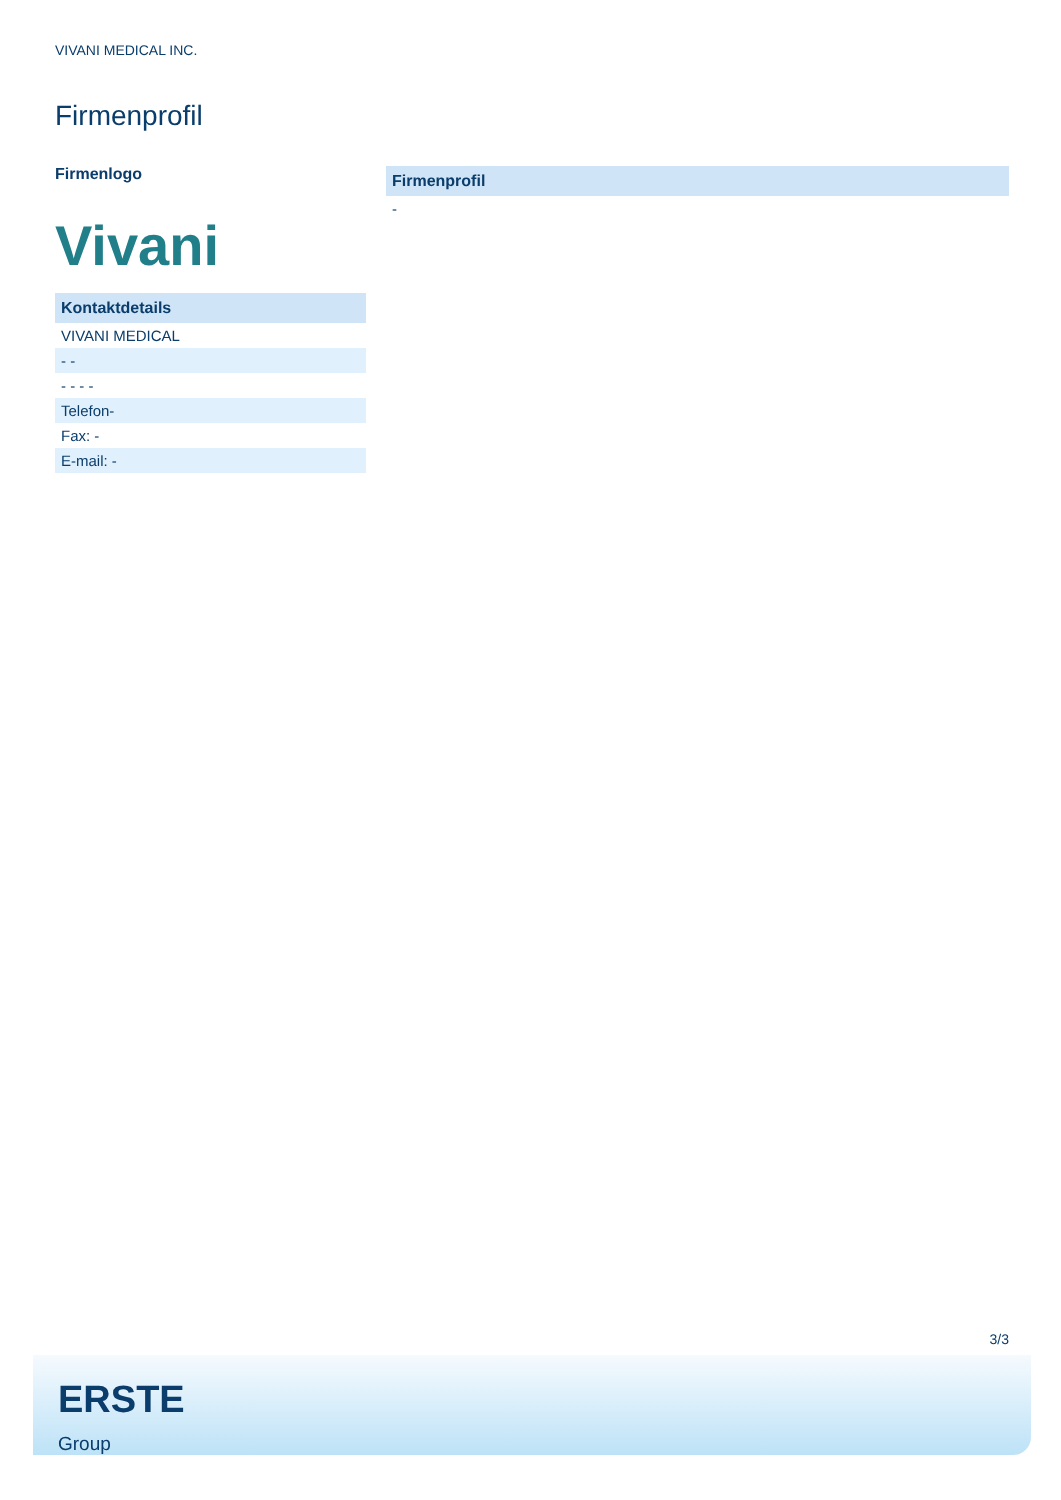VIVANI MEDICAL INC.
Firmenprofil
Firmenlogo
Vivani
| Kontaktdetails |
| --- |
| VIVANI MEDICAL |
| - - |
| - - - - |
| Telefon- |
| Fax: - |
| E-mail: - |
| Firmenprofil |
| --- |
| - |
3/3
ERSTE
Group